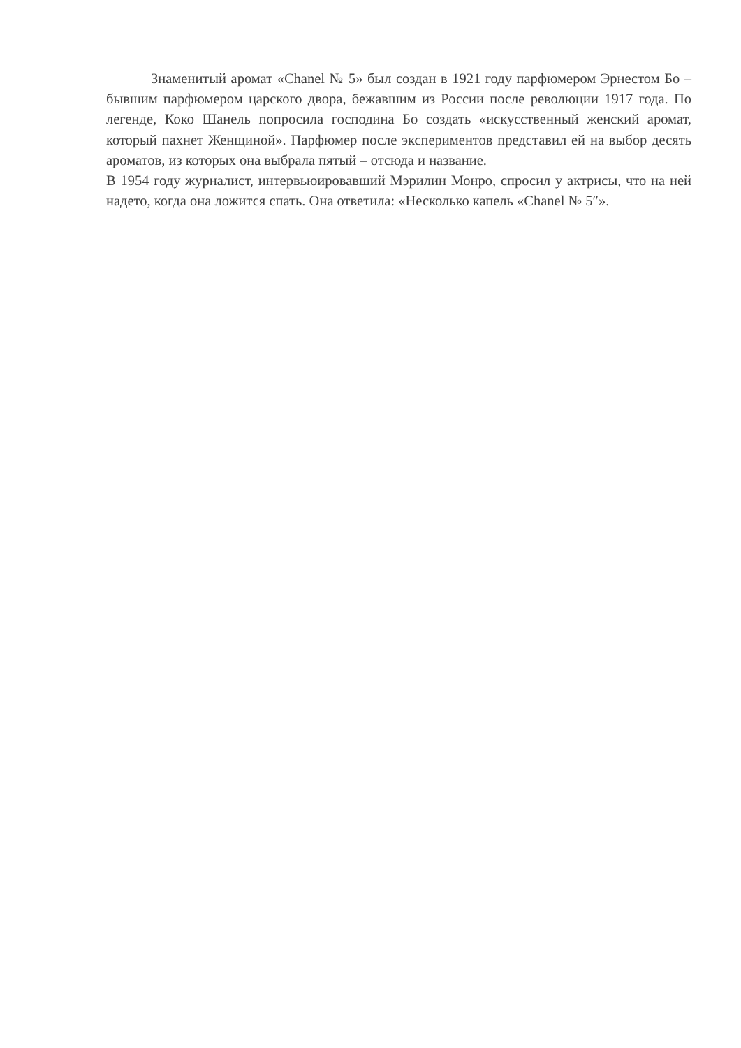Знаменитый аромат «Chanel № 5» был создан в 1921 году парфюмером Эрнестом Бо – бывшим парфюмером царского двора, бежавшим из России после революции 1917 года. По легенде, Коко Шанель попросила господина Бо создать «искусственный женский аромат, который пахнет Женщиной». Парфюмер после экспериментов представил ей на выбор десять ароматов, из которых она выбрала пятый – отсюда и название.
В 1954 году журналист, интервьюировавший Мэрилин Монро, спросил у актрисы, что на ней надето, когда она ложится спать. Она ответила: «Несколько капель «Chanel № 5″».